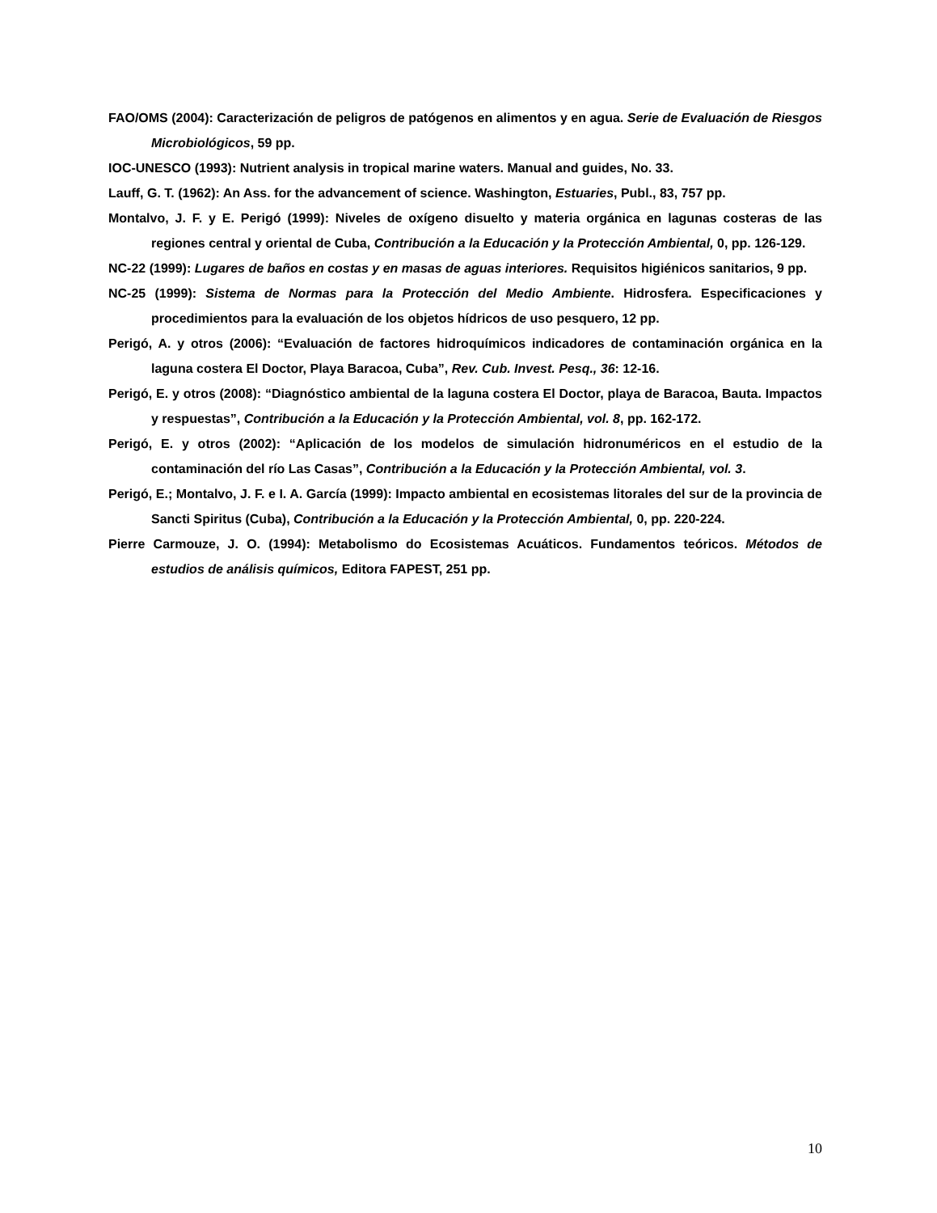FAO/OMS (2004): Caracterización de peligros de patógenos en alimentos y en agua. Serie de Evaluación de Riesgos Microbiológicos, 59 pp.
IOC-UNESCO (1993): Nutrient analysis in tropical marine waters. Manual and guides, No. 33.
Lauff, G. T. (1962): An Ass. for the advancement of science. Washington, Estuaries, Publ., 83, 757 pp.
Montalvo, J. F. y E. Perigó (1999): Niveles de oxígeno disuelto y materia orgánica en lagunas costeras de las regiones central y oriental de Cuba, Contribución a la Educación y la Protección Ambiental, 0, pp. 126-129.
NC-22 (1999): Lugares de baños en costas y en masas de aguas interiores. Requisitos higiénicos sanitarios, 9 pp.
NC-25 (1999): Sistema de Normas para la Protección del Medio Ambiente. Hidrosfera. Especificaciones y procedimientos para la evaluación de los objetos hídricos de uso pesquero, 12 pp.
Perigó, A. y otros (2006): “Evaluación de factores hidroquímicos indicadores de contaminación orgánica en la laguna costera El Doctor, Playa Baracoa, Cuba”, Rev. Cub. Invest. Pesq., 36: 12-16.
Perigó, E. y otros (2008): “Diagnóstico ambiental de la laguna costera El Doctor, playa de Baracoa, Bauta. Impactos y respuestas”, Contribución a la Educación y la Protección Ambiental, vol. 8, pp. 162-172.
Perigó, E. y otros (2002): “Aplicación de los modelos de simulación hidronuméricos en el estudio de la contaminación del río Las Casas”, Contribución a la Educación y la Protección Ambiental, vol. 3.
Perigó, E.; Montalvo, J. F. e I. A. García (1999): Impacto ambiental en ecosistemas litorales del sur de la provincia de Sancti Spiritus (Cuba), Contribución a la Educación y la Protección Ambiental, 0, pp. 220-224.
Pierre Carmouze, J. O. (1994): Metabolismo do Ecosistemas Acuáticos. Fundamentos teóricos. Métodos de estudios de análisis químicos, Editora FAPEST, 251 pp.
10